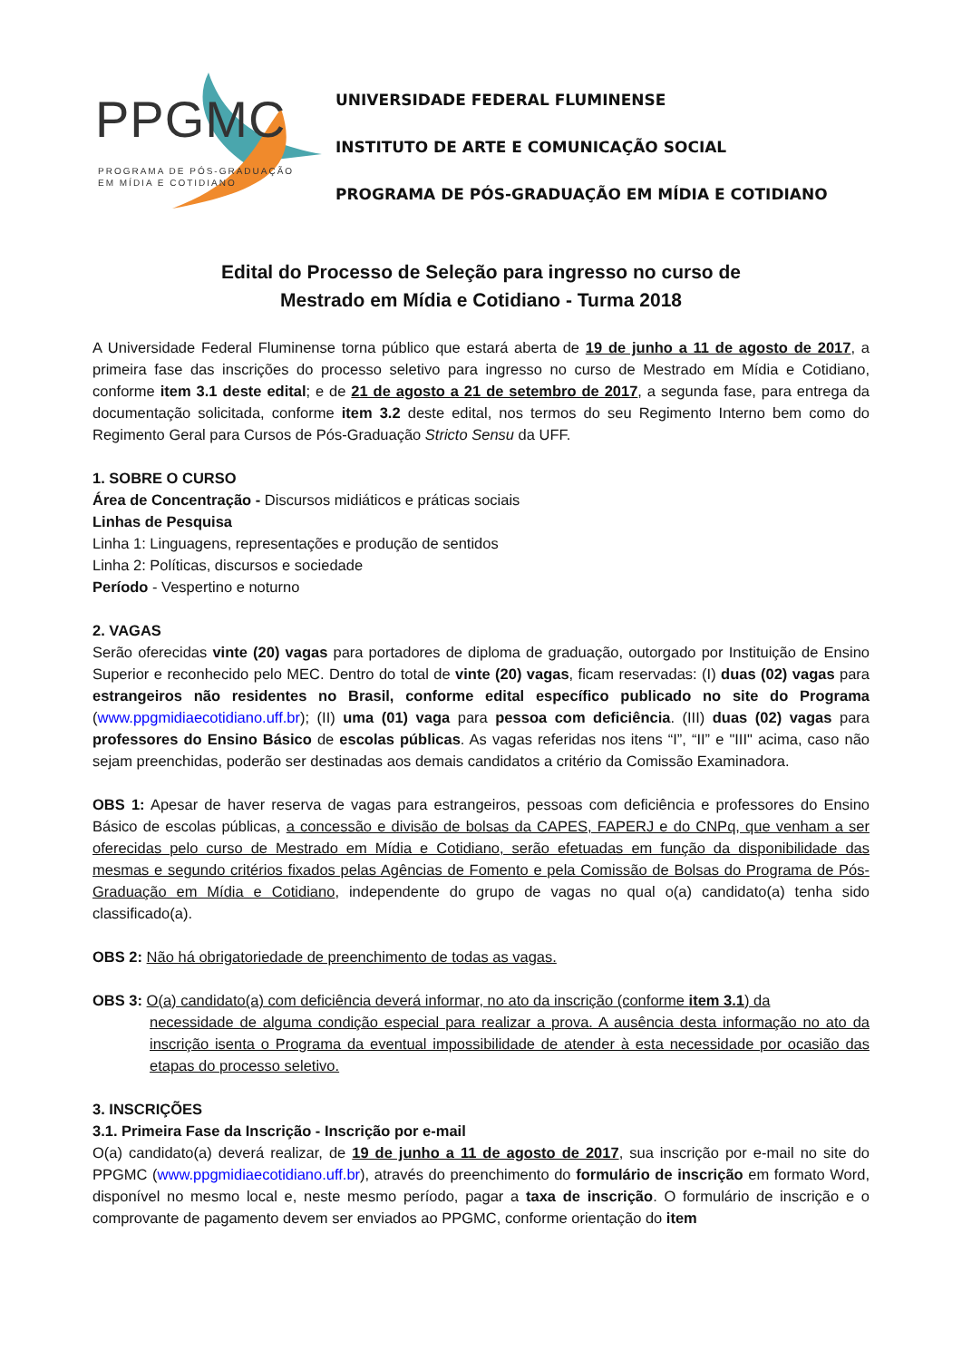PPGMC
PROGRAMA DE PÓS-GRADUAÇÃO
EM MÍDIA E COTIDIANO
UNIVERSIDADE FEDERAL FLUMINENSE
INSTITUTO DE ARTE E COMUNICAÇÃO SOCIAL
PROGRAMA DE PÓS-GRADUAÇÃO EM MÍDIA E COTIDIANO
Edital do Processo de Seleção para ingresso no curso de
Mestrado em Mídia e Cotidiano - Turma 2018
A Universidade Federal Fluminense torna público que estará aberta de 19 de junho a 11 de agosto de 2017, a primeira fase das inscrições do processo seletivo para ingresso no curso de Mestrado em Mídia e Cotidiano, conforme item 3.1 deste edital; e de 21 de agosto a 21 de setembro de 2017, a segunda fase, para entrega da documentação solicitada, conforme item 3.2 deste edital, nos termos do seu Regimento Interno bem como do Regimento Geral para Cursos de Pós-Graduação Stricto Sensu da UFF.
1. SOBRE O CURSO
Área de Concentração - Discursos midiáticos e práticas sociais
Linhas de Pesquisa
Linha 1: Linguagens, representações e produção de sentidos
Linha 2: Políticas, discursos e sociedade
Período - Vespertino e noturno
2. VAGAS
Serão oferecidas vinte (20) vagas para portadores de diploma de graduação, outorgado por Instituição de Ensino Superior e reconhecido pelo MEC. Dentro do total de vinte (20) vagas, ficam reservadas: (I) duas (02) vagas para estrangeiros não residentes no Brasil, conforme edital específico publicado no site do Programa (www.ppgmidiaecotidiano.uff.br); (II) uma (01) vaga para pessoa com deficiência. (III) duas (02) vagas para professores do Ensino Básico de escolas públicas. As vagas referidas nos itens “I”, “II” e "III" acima, caso não sejam preenchidas, poderão ser destinadas aos demais candidatos a critério da Comissão Examinadora.
OBS 1: Apesar de haver reserva de vagas para estrangeiros, pessoas com deficiência e professores do Ensino Básico de escolas públicas, a concessão e divisão de bolsas da CAPES, FAPERJ e do CNPq, que venham a ser oferecidas pelo curso de Mestrado em Mídia e Cotidiano, serão efetuadas em função da disponibilidade das mesmas e segundo critérios fixados pelas Agências de Fomento e pela Comissão de Bolsas do Programa de Pós-Graduação em Mídia e Cotidiano, independente do grupo de vagas no qual o(a) candidato(a) tenha sido classificado(a).
OBS 2: Não há obrigatoriedade de preenchimento de todas as vagas.
OBS 3: O(a) candidato(a) com deficiência deverá informar, no ato da inscrição (conforme item 3.1) da
necessidade de alguma condição especial para realizar a prova. A ausência desta informação no ato da inscrição isenta o Programa da eventual impossibilidade de atender à esta necessidade por ocasião das etapas do processo seletivo.
3. INSCRIÇÕES
3.1. Primeira Fase da Inscrição - Inscrição por e-mail
O(a) candidato(a) deverá realizar, de 19 de junho a 11 de agosto de 2017, sua inscrição por e-mail no site do PPGMC (www.ppgmidiaecotidiano.uff.br), através do preenchimento do formulário de inscrição em formato Word, disponível no mesmo local e, neste mesmo período, pagar a taxa de inscrição. O formulário de inscrição e o comprovante de pagamento devem ser enviados ao PPGMC, conforme orientação do item